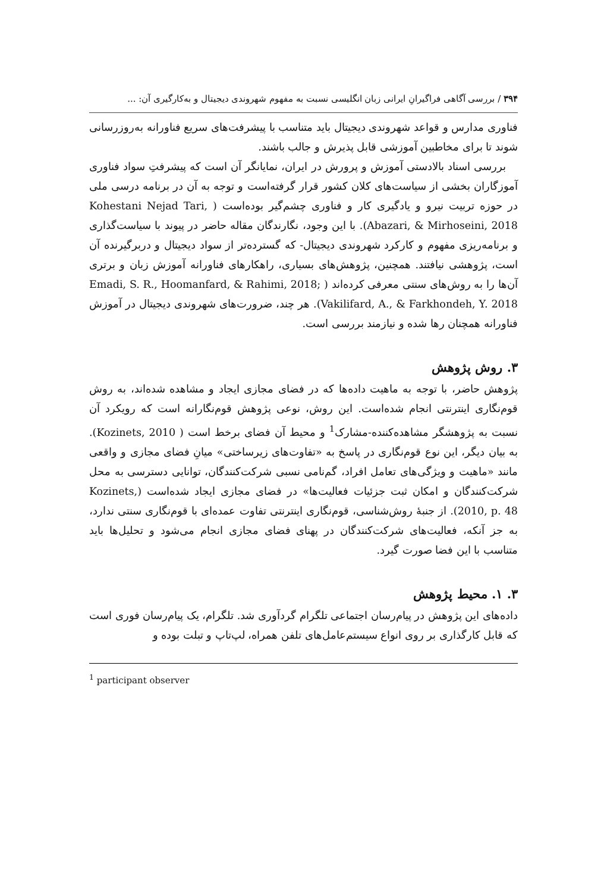۳۹۴ / بررسی آگاهی فراگیرانِ ایرانی زبان انگلیسی نسبت به مفهوم شهروندی دیجیتال و به‌کارگیری آن: ...
فناوری مدارس و قواعد شهروندی دیجیتال باید متناسب با پیشرفت‌های سریع فناورانه به‌روزرسانی شوند تا برای مخاطبین آموزشی قابل پذیرش و جالب باشند.
بررسی اسناد بالادستی آموزش و پرورش در ایران، نمایانگر آن است که پیشرفتِ سواد فناوری آموزگاران بخشی از سیاست‌های کلان کشور قرار گرفته‌است و توجه به آن در برنامه درسی ملی در حوزه تربیت نیرو و یادگیری کار و فناوری چشم‌گیر بوده‌است ( Kohestani Nejad Tari, Abazari, & Mirhoseini, 2018). با این وجود، نگارندگان مقاله حاضر در پیوند با سیاست‌گذاری و برنامه‌ریزی مفهوم و کارکرد شهروندی دیجیتال- که گسترده‌تر از سواد دیجیتال و دربرگیرنده آن است، پژوهشی نیافتند. همچنین، پژوهش‌های بسیاری، راهکارهای فناورانه آموزش زبان و برتری آن‌ها را به روش‌های سنتی معرفی کرده‌اند ( Emadi, S. R., Hoomanfard, & Rahimi, 2018; Vakilifard, A., & Farkhondeh, Y. 2018). هر چند، ضرورت‌های شهروندی دیجیتال در آموزش فناورانه همچنان رها شده و نیازمند بررسی است.
۳. روش پژوهش
پژوهش حاضر، با توجه به ماهیت داده‌ها که در فضای مجازی ایجاد و مشاهده شده‌اند، به روش قوم‌نگاری اینترنتی انجام شده‌است. این روش، نوعی پژوهش قوم‌نگارانه است که رویکرد آن نسبت به پژوهشگر مشاهده‌کننده-مشارک<sup>1</sup> و محیط آن فضای برخط است ( Kozinets, 2010). به بیان دیگر، این نوع قوم‌نگاری در پاسخ به «تفاوت‌های زیرساختی» میانِ فضای مجازی و واقعی مانند «ماهیت و ویژگی‌های تعامل افراد، گم‌نامی نسبی شرکت‌کنندگان، توانایی دسترسی به محل شرکت‌کنندگان و امکان ثبت جزئیات فعالیت‌ها» در فضای مجازی ایجاد شده‌است (Kozinets, 2010, p. 48). از جنبهٔ روش‌شناسی، قوم‌نگاری اینترنتی تفاوت عمده‌ای با قوم‌نگاری سنتی ندارد، به جز آنکه، فعالیت‌های شرکت‌کنندگان در پهنای فضای مجازی انجام می‌شود و تحلیل‌ها باید متناسب با این فضا صورت گیرد.
۳. ۱. محیط پژوهش
داده‌های این پژوهش در پیام‌رسان اجتماعی تلگرام گردآوری شد. تلگرام، یک پیام‌رسان فوری است که قابل کارگذاری بر روی انواع سیستم‌عامل‌های تلفن همراه، لپ‌تاپ و تبلت بوده و
<sup>1</sup> participant observer